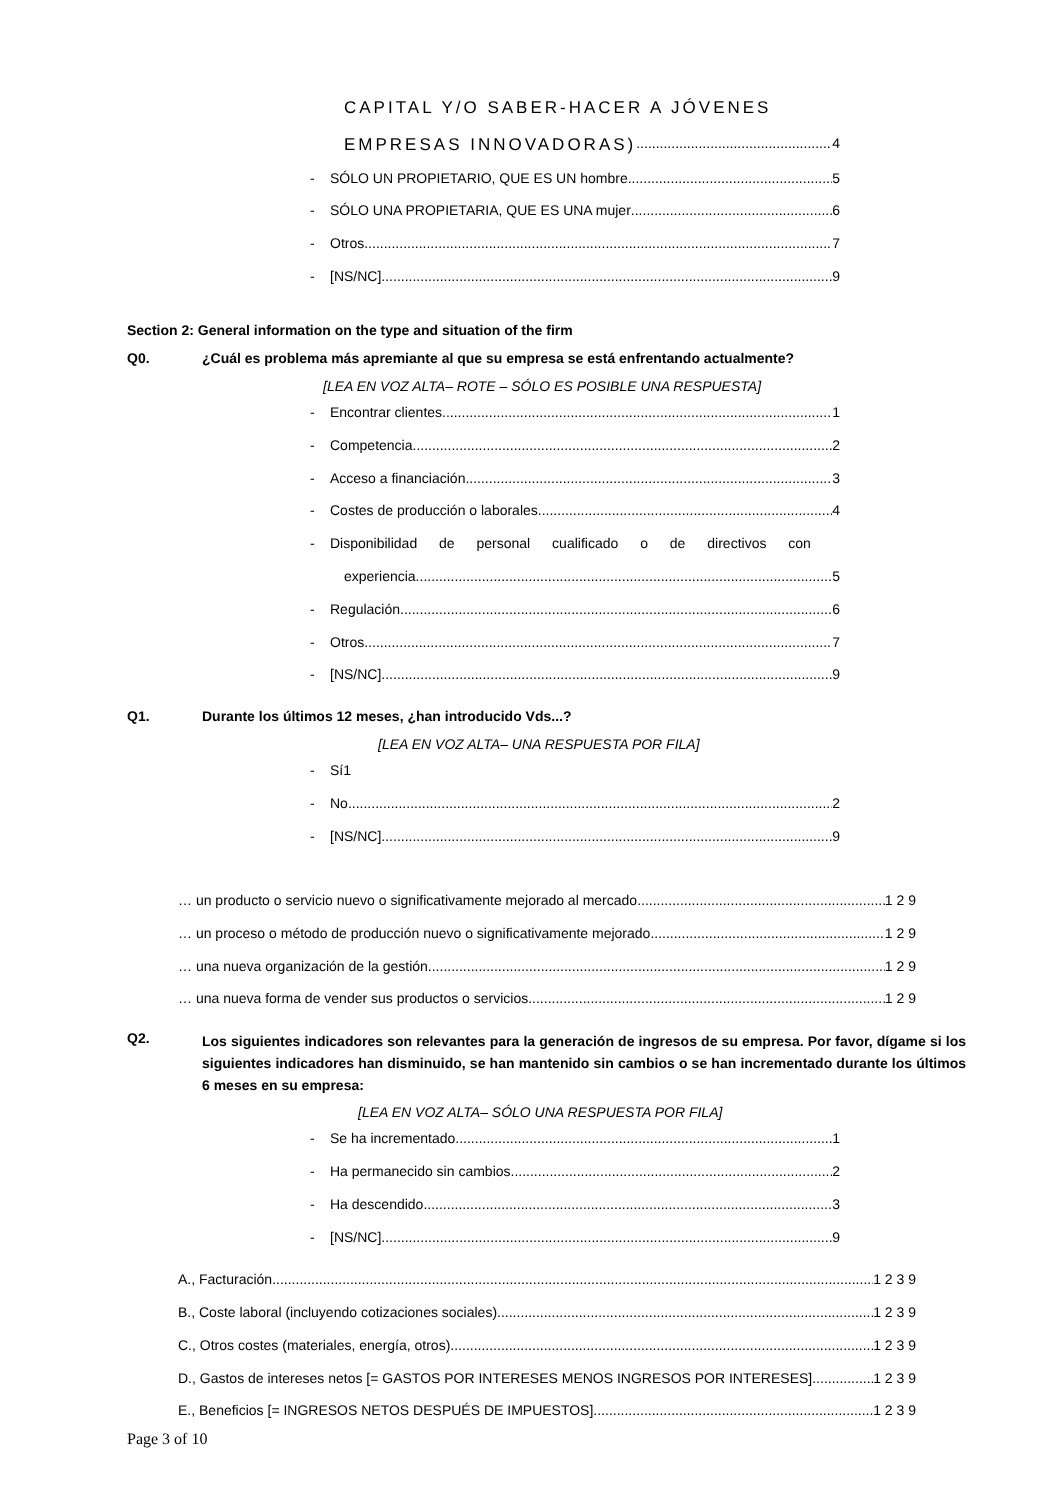CAPITAL Y/O SABER-HACER A JÓVENES
EMPRESAS INNOVADORAS) 4
- SÓLO UN PROPIETARIO, QUE ES UN hombre 5
- SÓLO UNA PROPIETARIA, QUE ES UNA mujer 6
- Otros 7
- [NS/NC] 9
Section 2: General information on the type and situation of the firm
Q0.
¿Cuál es problema más apremiante al que su empresa se está enfrentando actualmente?
[LEA EN VOZ ALTA– ROTE – SÓLO ES POSIBLE UNA RESPUESTA]
- Encontrar clientes 1
- Competencia 2
- Acceso a financiación 3
- Costes de producción o laborales 4
- Disponibilidad de personal cualificado o de directivos con
experiencia 5
- Regulación 6
- Otros 7
- [NS/NC] 9
Q1.
Durante los últimos 12 meses, ¿han introducido Vds...?
[LEA EN VOZ ALTA– UNA RESPUESTA POR FILA]
- Sí1
- No 2
- [NS/NC] 9
… un producto o servicio nuevo o significativamente mejorado al mercado 1 2 9
… un proceso o método de producción nuevo o significativamente mejorado 1 2 9
… una nueva organización de la gestión 1 2 9
… una nueva forma de vender sus productos o servicios 1 2 9
Q2.
Los siguientes indicadores son relevantes para la generación de ingresos de su empresa. Por favor, dígame si los siguientes indicadores han disminuido, se han mantenido sin cambios o se han incrementado durante los últimos 6 meses en su empresa:
[LEA EN VOZ ALTA– SÓLO UNA RESPUESTA POR FILA]
- Se ha incrementado 1
- Ha permanecido sin cambios 2
- Ha descendido 3
- [NS/NC] 9
A., Facturación 1 2 3 9
B., Coste laboral (incluyendo cotizaciones sociales) 1 2 3 9
C., Otros costes (materiales, energía, otros) 1 2 3 9
D., Gastos de intereses netos [= GASTOS POR INTERESES MENOS INGRESOS POR INTERESES] 1 2 3 9
E., Beneficios [= INGRESOS NETOS DESPUÉS DE IMPUESTOS] 1 2 3 9
Page 3 of 10